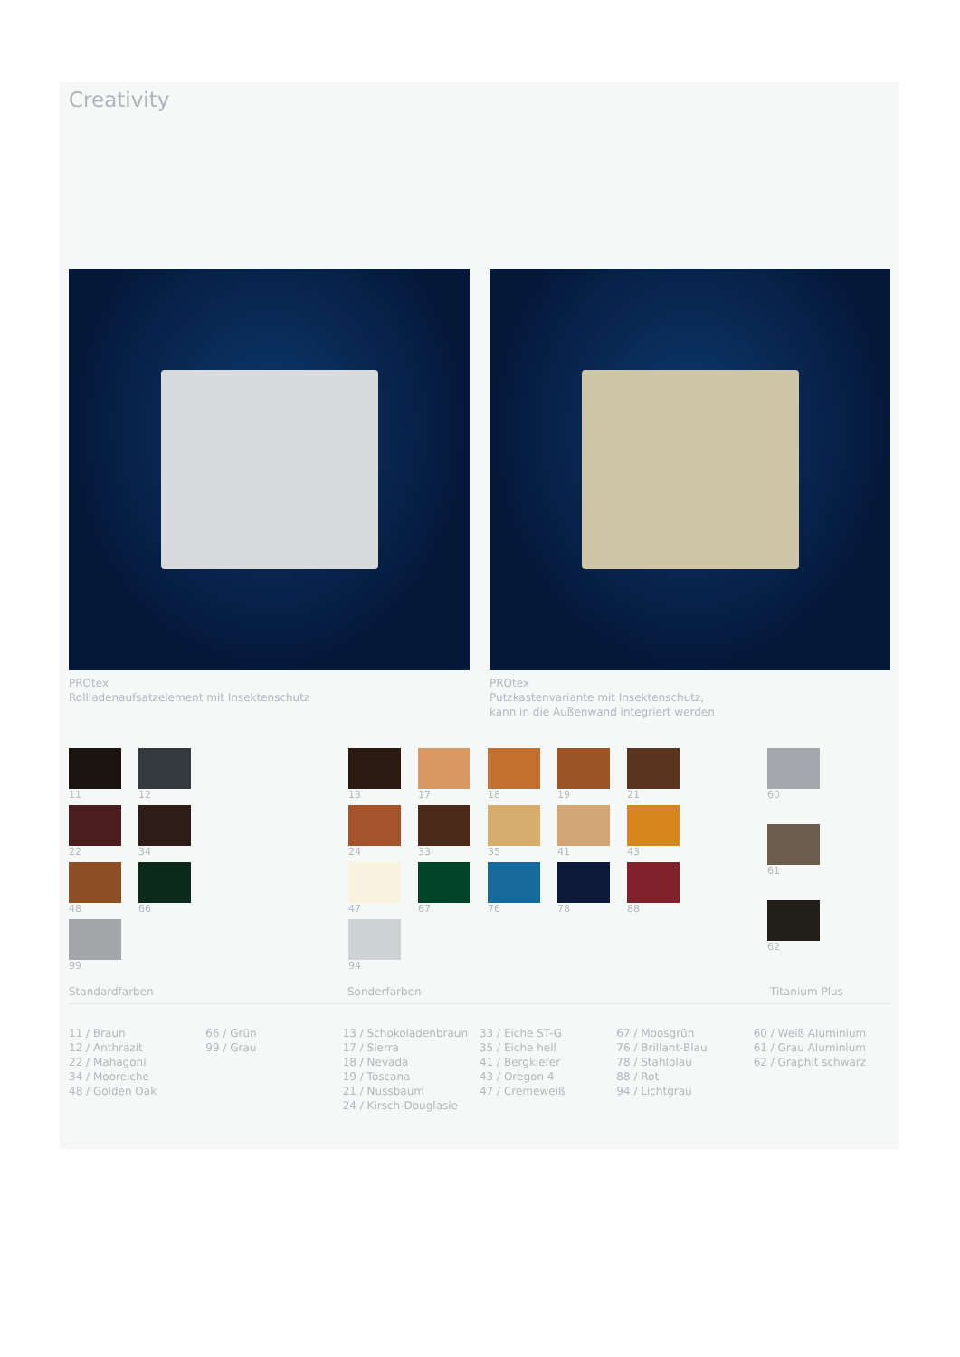Creativity
PROtex
Rollladenaufsatzelement mit Insektenschutz
PROtex
Putzkastenvariante mit Insektenschutz,
kann in die Außenwand integriert werden
11
12
22
34
48
66
99
13
17
18
19
21
24
33
35
41
43
47
67
76
78
88
94
60
61
62
Standardfarben Sonderfarben Titanium Plus
11 / Braun
12 / Anthrazit
22 / Mahagoni
34 / Mooreiche
48 / Golden Oak
66 / Grün
99 / Grau
13 / Schokoladenbraun
17 / Sierra
18 / Nevada
19 / Toscana
21 / Nussbaum
24 / Kirsch-Douglasie
33 / Eiche ST-G
35 / Eiche hell
41 / Bergkiefer
43 / Oregon 4
47 / Cremeweiß
67 / Moosgrün
76 / Brillant-Blau
78 / Stahlblau
88 / Rot
94 / Lichtgrau
60 / Weiß Aluminium
61 / Grau Aluminium
62 / Graphit schwarz